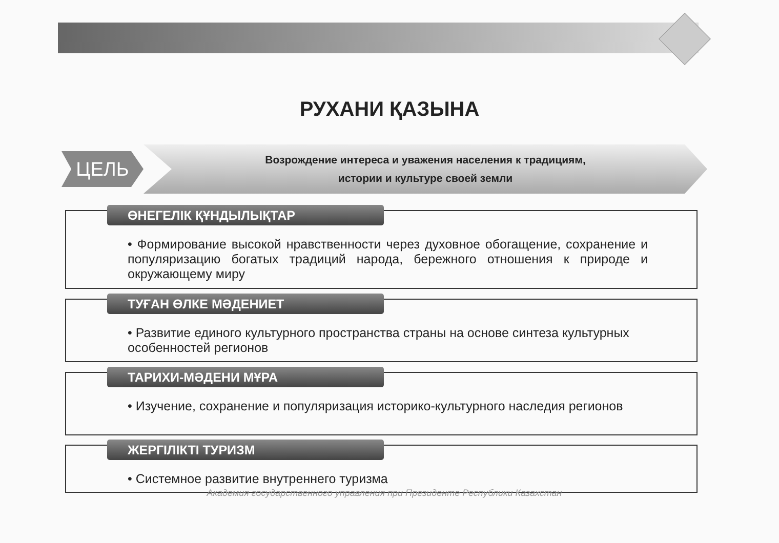РУХАНИ ҚАЗЫНА
ЦЕЛЬ
Возрождение интереса и уважения населения к традициям,
истории и культуре своей земли
ӨНЕГЕЛІК ҚҰНДЫЛЫҚТАР
• Формирование высокой нравственности через духовное обогащение, сохранение и популяризацию богатых традиций народа, бережного отношения к природе и окружающему миру
ТУҒАН ӨЛКЕ МӘДЕНИЕТ
• Развитие единого культурного пространства страны на основе синтеза культурных особенностей регионов
ТАРИХИ-МӘДЕНИ МҰРА
• Изучение, сохранение и популяризация историко-культурного наследия регионов
ЖЕРГІЛІКТІ ТУРИЗМ
• Системное развитие внутреннего туризма
Академия государственного управления при Президенте Республики Казахстан